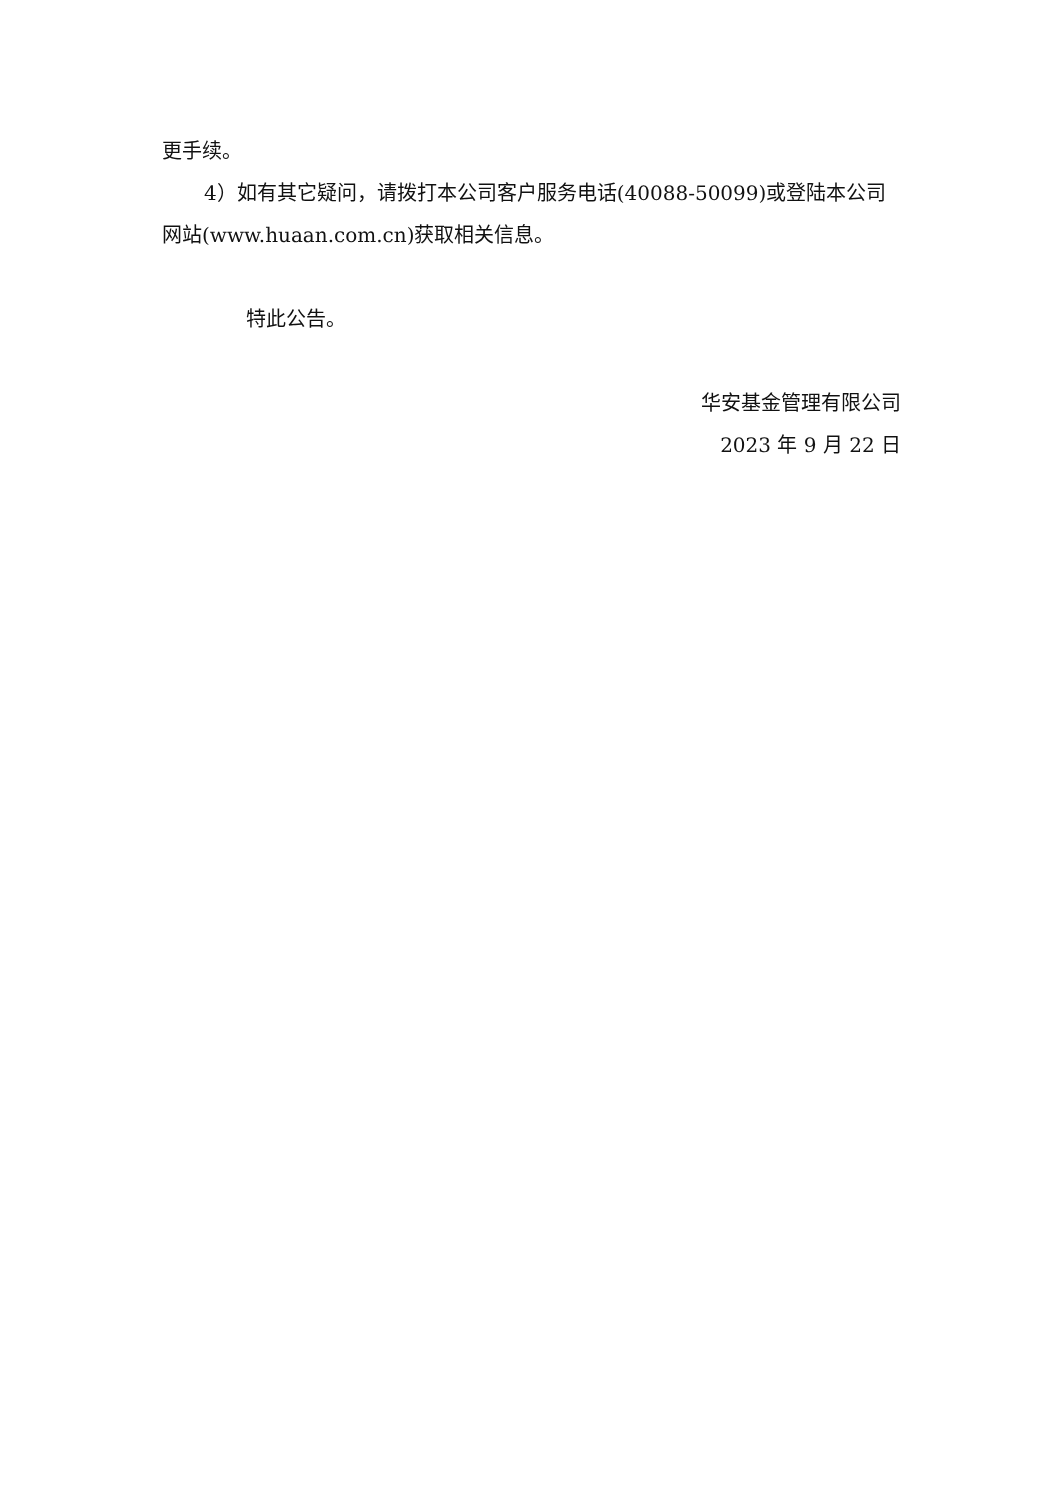更手续。
4）如有其它疑问，请拨打本公司客户服务电话(40088-50099)或登陆本公司网站(www.huaan.com.cn)获取相关信息。
特此公告。
华安基金管理有限公司
2023 年 9 月 22 日